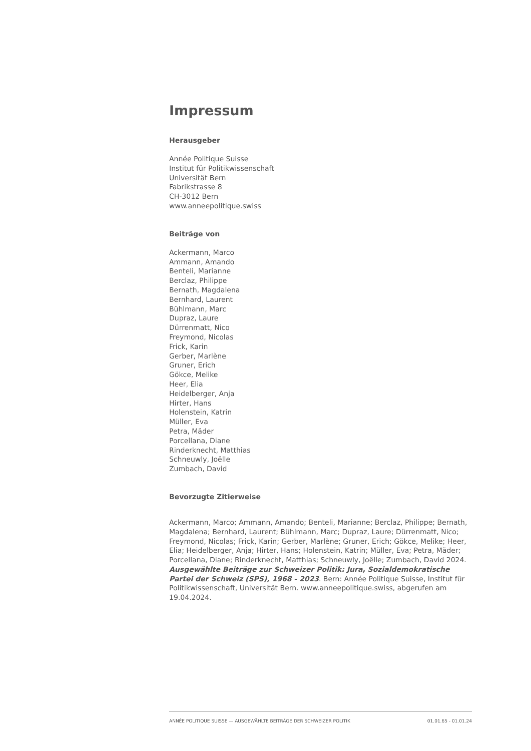Impressum
Herausgeber
Année Politique Suisse
Institut für Politikwissenschaft
Universität Bern
Fabrikstrasse 8
CH-3012 Bern
www.anneepolitique.swiss
Beiträge von
Ackermann, Marco
Ammann, Amando
Benteli, Marianne
Berclaz, Philippe
Bernath, Magdalena
Bernhard, Laurent
Bühlmann, Marc
Dupraz, Laure
Dürrenmatt, Nico
Freymond, Nicolas
Frick, Karin
Gerber, Marlène
Gruner, Erich
Gökce, Melike
Heer, Elia
Heidelberger, Anja
Hirter, Hans
Holenstein, Katrin
Müller, Eva
Petra, Mäder
Porcellana, Diane
Rinderknecht, Matthias
Schneuwly, Joëlle
Zumbach, David
Bevorzugte Zitierweise
Ackermann, Marco; Ammann, Amando; Benteli, Marianne; Berclaz, Philippe; Bernath, Magdalena; Bernhard, Laurent; Bühlmann, Marc; Dupraz, Laure; Dürrenmatt, Nico; Freymond, Nicolas; Frick, Karin; Gerber, Marlène; Gruner, Erich; Gökce, Melike; Heer, Elia; Heidelberger, Anja; Hirter, Hans; Holenstein, Katrin; Müller, Eva; Petra, Mäder; Porcellana, Diane; Rinderknecht, Matthias; Schneuwly, Joëlle; Zumbach, David 2024. Ausgewählte Beiträge zur Schweizer Politik: Jura, Sozialdemokratische Partei der Schweiz (SPS), 1968 - 2023. Bern: Année Politique Suisse, Institut für Politikwissenschaft, Universität Bern. www.anneepolitique.swiss, abgerufen am 19.04.2024.
ANNÉE POLITIQUE SUISSE — AUSGEWÄHLTE BEITRÄGE DER SCHWEIZER POLITIK 01.01.65 - 01.01.24